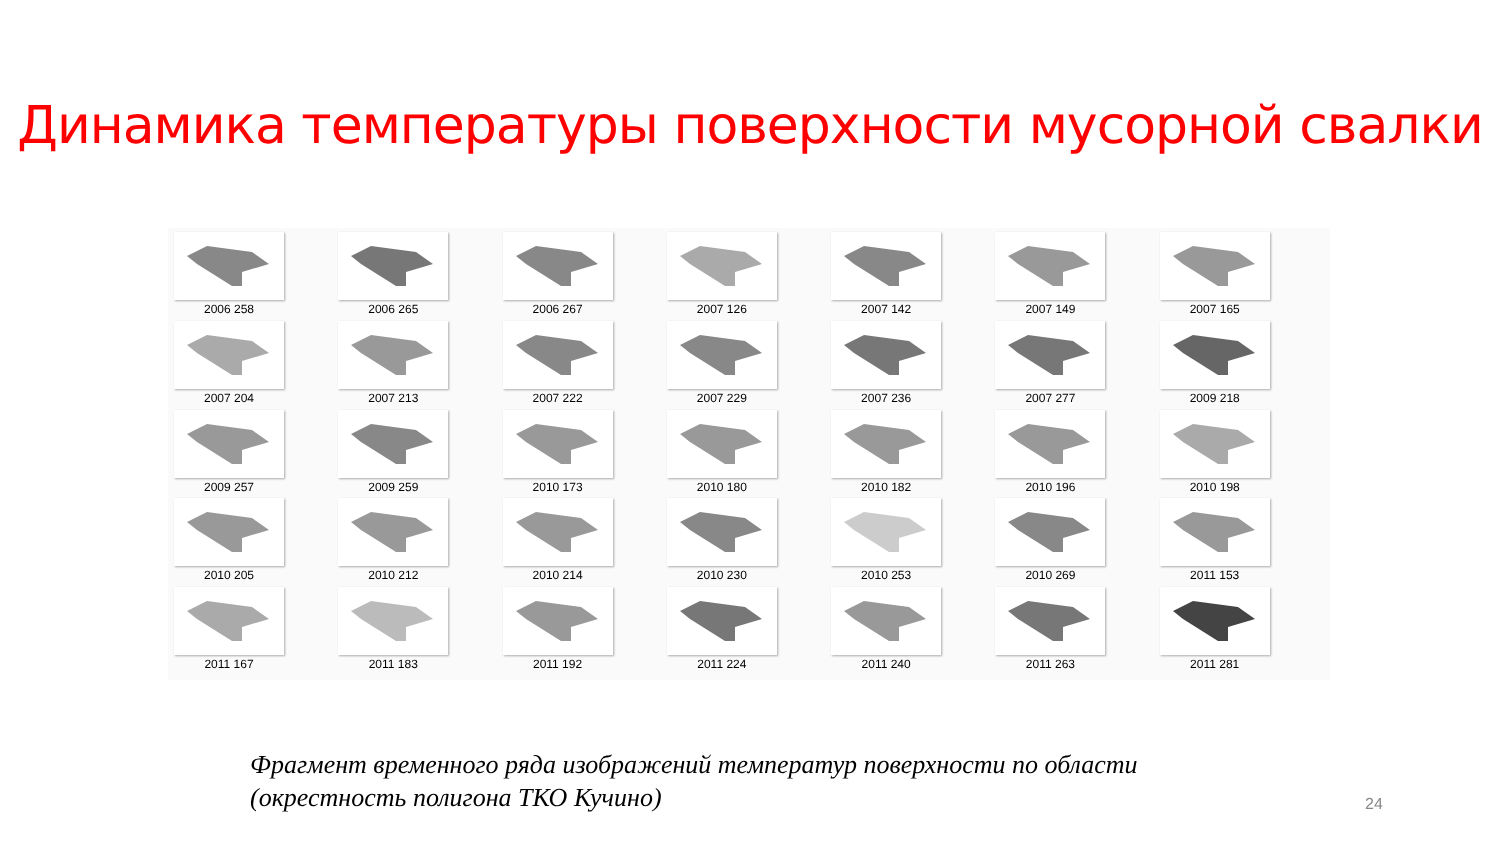Динамика температуры поверхности мусорной свалки
2006 258
2006 265
2006 267
2007 126
2007 142
2007 149
2007 165
2007 204
2007 213
2007 222
2007 229
2007 236
2007 277
2009 218
2009 257
2009 259
2010 173
2010 180
2010 182
2010 196
2010 198
2010 205
2010 212
2010 214
2010 230
2010 253
2010 269
2011 153
2011 167
2011 183
2011 192
2011 224
2011 240
2011 263
2011 281
Фрагмент временного ряда изображений температур поверхности по области (окрестность полигона ТКО Кучино)
24